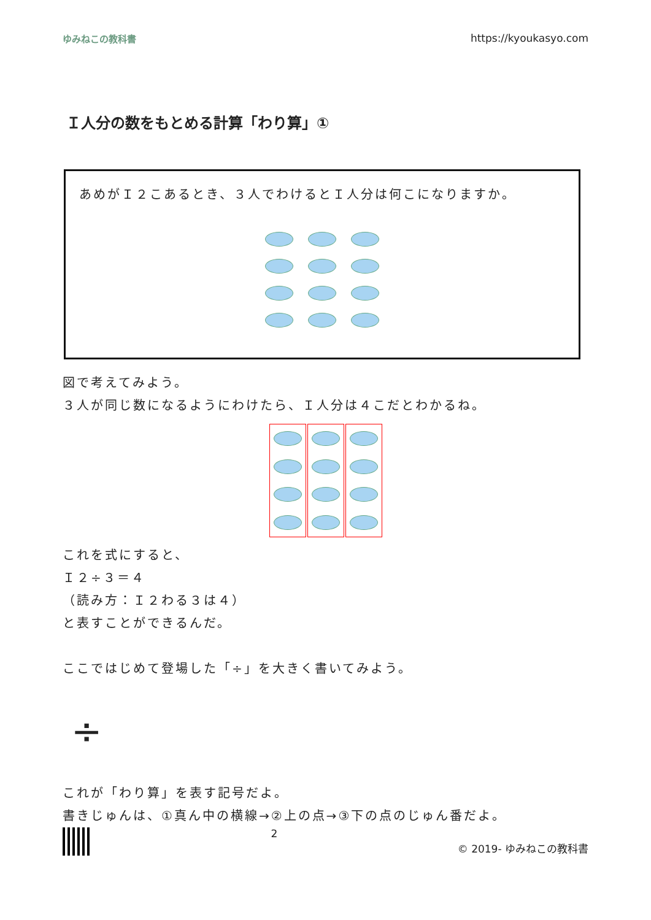ゆみねこの教科書 https://kyoukasyo.com
Ｉ人分の数をもとめる計算「わり算」①
あめがＩ２こあるとき、３人でわけるとＩ人分は何こになりますか。
図で考えてみよう。
３人が同じ数になるようにわけたら、Ｉ人分は４こだとわかるね。
これを式にすると、
Ｉ２÷３＝４
（読み方：Ｉ２わる３は４）
と表すことができるんだ。
ここではじめて登場した「÷」を大きく書いてみよう。
÷
これが「わり算」を表す記号だよ。
書きじゅんは、①真ん中の横線→②上の点→③下の点のじゅん番だよ。
2 © 2019- ゆみねこの教科書